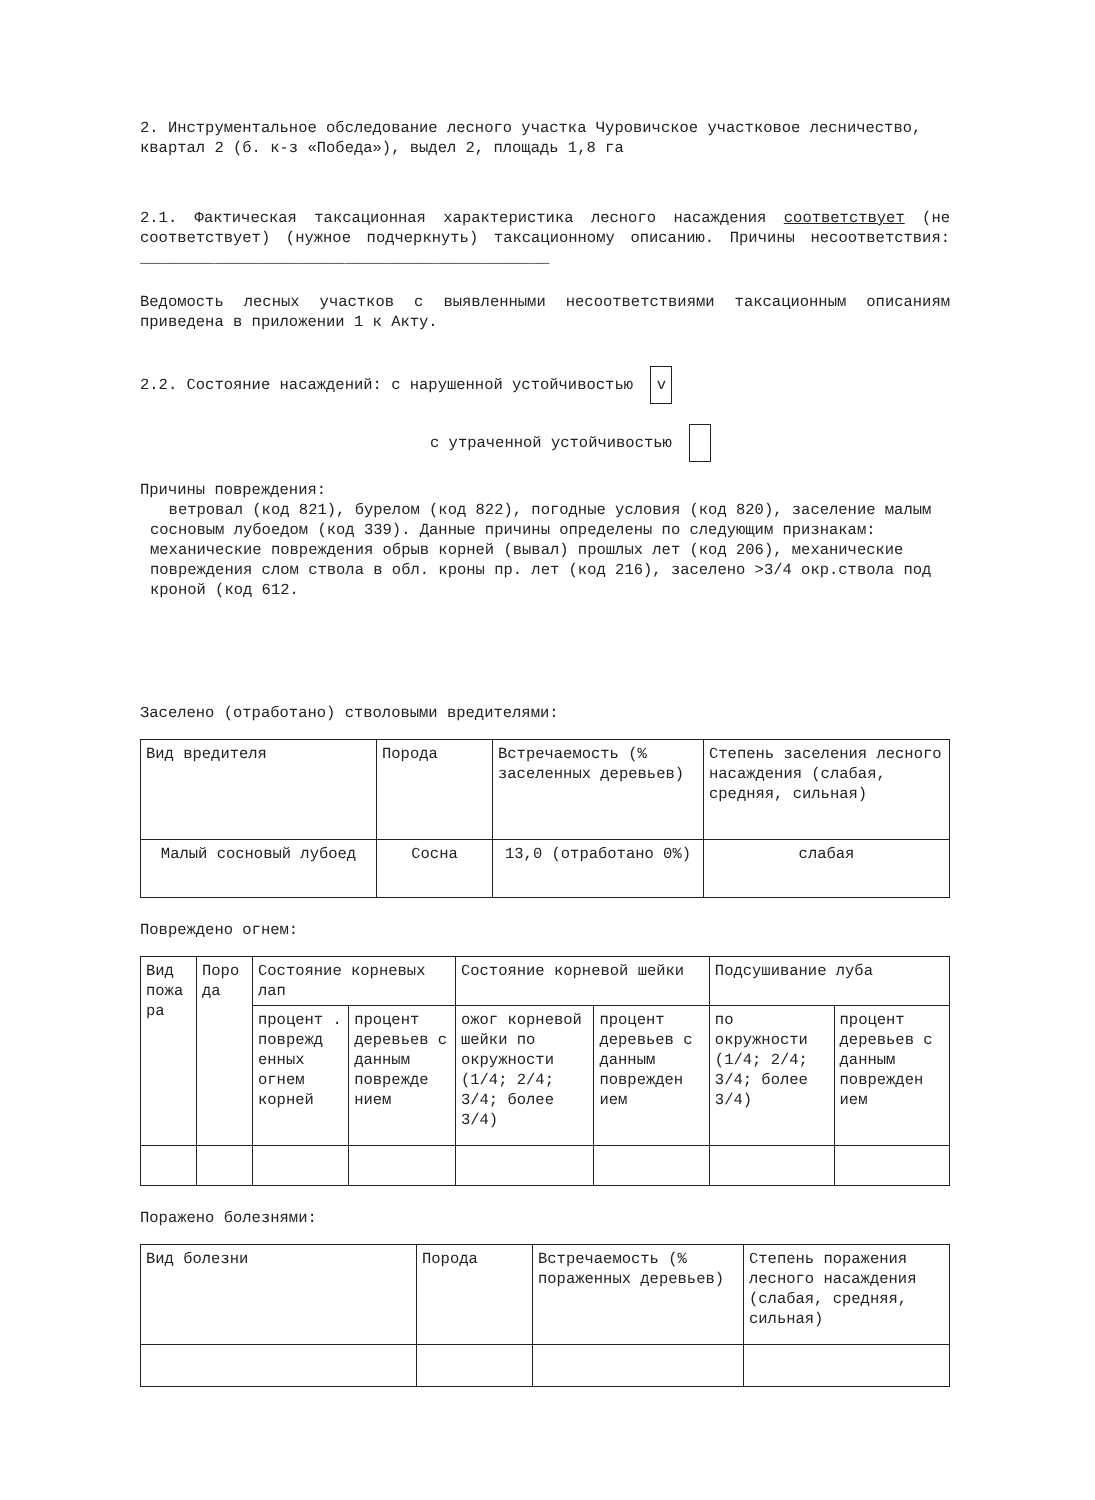2. Инструментальное обследование лесного участка Чуровичское участковое лесничество, квартал 2 (б. к-з «Победа»), выдел 2, площадь 1,8 га
2.1. Фактическая таксационная характеристика лесного насаждения соответствует (не соответствует) (нужное подчеркнуть) таксационному описанию. Причины несоответствия: ____________________________________________
Ведомость лесных участков с выявленными несоответствиями таксационным описаниям приведена в приложении 1 к Акту.
2.2. Состояние насаждений: с нарушенной устойчивостью v
с утраченной устойчивостью
Причины повреждения:
ветровал (код 821), бурелом (код 822), погодные условия (код 820), заселение малым сосновым лубоедом (код 339). Данные причины определены по следующим признакам: механические повреждения обрыв корней (вывал) прошлых лет (код 206), механические повреждения слом ствола в обл. кроны пр. лет (код 216), заселено >3/4 окр.ствола под кроной (код 612.
Заселено (отработано) стволовыми вредителями:
| Вид вредителя | Порода | Встречаемость (% заселенных деревьев) | Степень заселения лесного насаждения (слабая, средняя, сильная) |
| --- | --- | --- | --- |
| Малый сосновый лубоед | Сосна | 13,0 (отработано 0%) | слабая |
Повреждено огнем:
| Вид пожа ра | Поро да | Состояние корневых лап | | Состояние корневой шейки | | Подсушивание луба | |
| --- | --- | --- | --- | --- | --- | --- | --- |
| | | процент . поврежд енных огнем корней | процент деревьев с данным поврежде нием | ожог корневой шейки по окружности (1/4; 2/4; 3/4; более 3/4) | процент деревьев с данным поврежден ием | по окружности (1/4; 2/4; 3/4; более 3/4) | процент деревьев с данным поврежден ием |
Поражено болезнями:
| Вид болезни | Порода | Встречаемость (% пораженных деревьев) | Степень поражения лесного насаждения (слабая, средняя, сильная) |
| --- | --- | --- | --- |